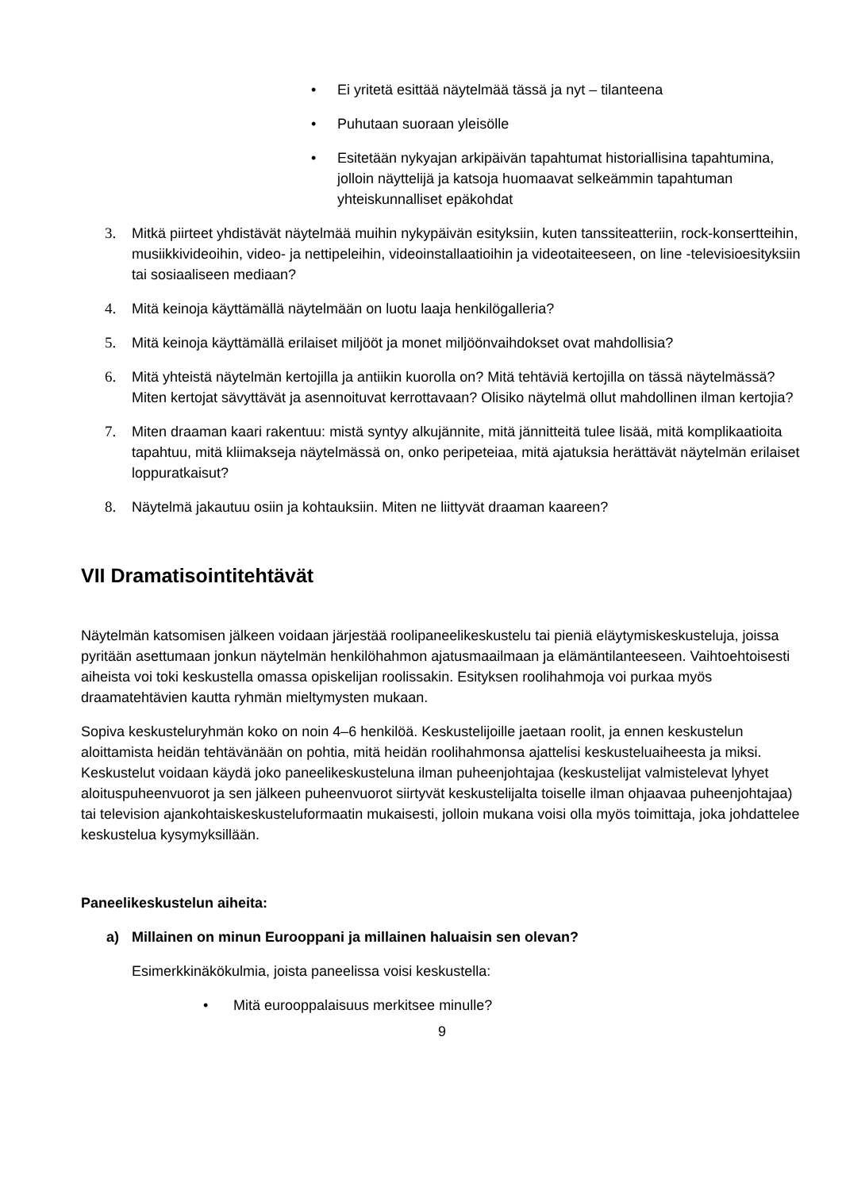• Ei yritetä esittää näytelmää tässä ja nyt – tilanteena
• Puhutaan suoraan yleisölle
• Esitetään nykyajan arkipäivän tapahtumat historiallisina tapahtumina, jolloin näyttelijä ja katsoja huomaavat selkeämmin tapahtuman yhteiskunnalliset epäkohdat
3. Mitkä piirteet yhdistävät näytelmää muihin nykypäivän esityksiin, kuten tanssiteatteriin, rock-konsertteihin, musiikkivideoihin, video- ja nettipeleihin, videoinstallaatioihin ja videotaiteeseen, on line -televisioesityksiin tai sosiaaliseen mediaan?
4. Mitä keinoja käyttämällä näytelmään on luotu laaja henkilögalleria?
5. Mitä keinoja käyttämällä erilaiset miljööt ja monet miljöönvaihdokset ovat mahdollisia?
6. Mitä yhteistä näytelmän kertojilla ja antiikin kuorolla on? Mitä tehtäviä kertojilla on tässä näytelmässä? Miten kertojat sävyttävät ja asennoituvat kerrottavaan? Olisiko näytelmä ollut mahdollinen ilman kertojia?
7. Miten draaman kaari rakentuu: mistä syntyy alkujännite, mitä jännitteitä tulee lisää, mitä komplikaatioita tapahtuu, mitä kliimakseja näytelmässä on, onko peripeteiaa, mitä ajatuksia herättävät näytelmän erilaiset loppuratkaisut?
8. Näytelmä jakautuu osiin ja kohtauksiin. Miten ne liittyvät draaman kaareen?
VII Dramatisointitehtävät
Näytelmän katsomisen jälkeen voidaan järjestää roolipaneelikeskustelu tai pieniä eläytymiskeskusteluja, joissa pyritään asettumaan jonkun näytelmän henkilöhahmon ajatusmaailmaan ja elämäntilanteeseen. Vaihtoehtoisesti aiheista voi toki keskustella omassa opiskelijan roolissakin. Esityksen roolihahmoja voi purkaa myös draamatehtävien kautta ryhmän mieltymysten mukaan.
Sopiva keskusteluryhmän koko on noin 4–6 henkilöä. Keskustelijoille jaetaan roolit, ja ennen keskustelun aloittamista heidän tehtävänään on pohtia, mitä heidän roolihahmonsa ajattelisi keskusteluaiheesta ja miksi. Keskustelut voidaan käydä joko paneelikeskusteluna ilman puheenjohtajaa (keskustelijat valmistelevat lyhyet aloituspuheenvuorot ja sen jälkeen puheenvuorot siirtyvät keskustelijalta toiselle ilman ohjaavaa puheenjohtajaa) tai television ajankohtaiskeskusteluformaatin mukaisesti, jolloin mukana voisi olla myös toimittaja, joka johdattelee keskustelua kysymyksillään.
Paneelikeskustelun aiheita:
a) Millainen on minun Eurooppani ja millainen haluaisin sen olevan?
Esimerkkinäkökulmia, joista paneelissa voisi keskustella:
• Mitä eurooppalaisuus merkitsee minulle?
9